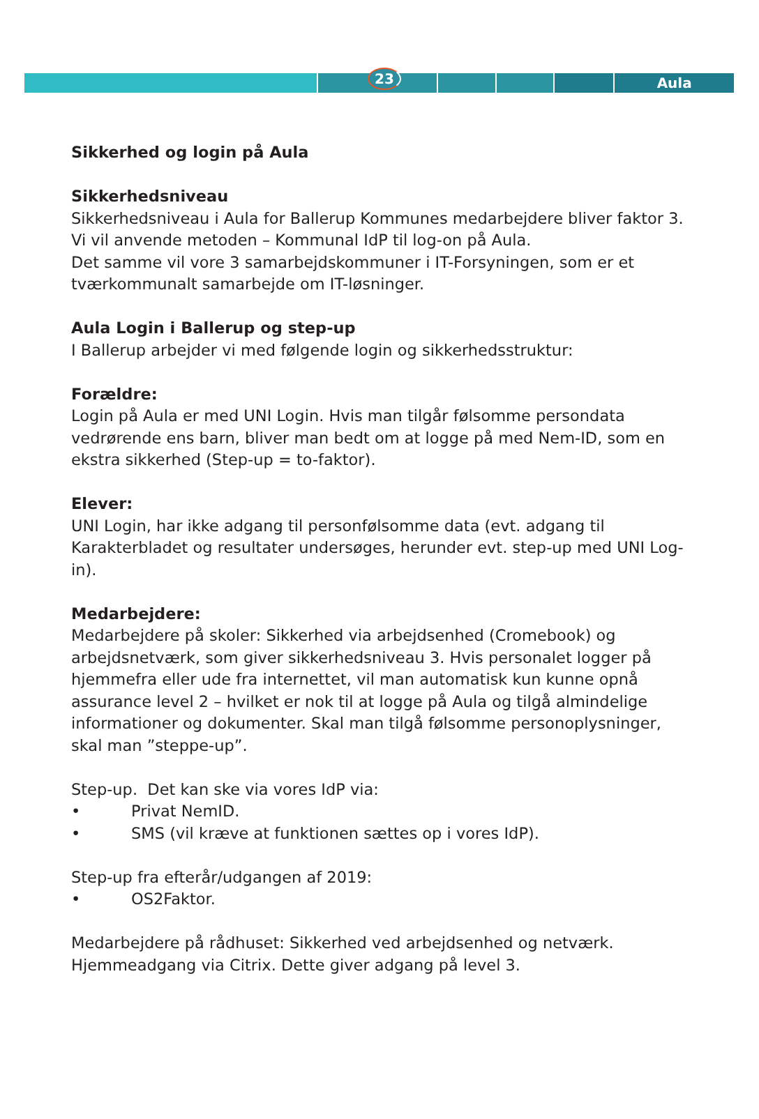Aula
23
Sikkerhed og login på Aula
Sikkerhedsniveau
Sikkerhedsniveau i Aula for Ballerup Kommunes medarbejdere bliver faktor 3.
Vi vil anvende metoden – Kommunal IdP til log-on på Aula.
Det samme vil vore 3 samarbejdskommuner i IT-Forsyningen, som er et tværkommunalt samarbejde om IT-løsninger.
Aula Login i Ballerup og step-up
I Ballerup arbejder vi med følgende login og sikkerhedsstruktur:
Forældre:
Login på Aula er med UNI Login. Hvis man tilgår følsomme persondata vedrørende ens barn, bliver man bedt om at logge på med Nem-ID, som en ekstra sikkerhed (Step-up = to-faktor).
Elever:
UNI Login, har ikke adgang til personfølsomme data (evt. adgang til Karakterbladet og resultater undersøges, herunder evt. step-up med UNI Log-in).
Medarbejdere:
Medarbejdere på skoler: Sikkerhed via arbejdsenhed (Cromebook) og arbejdsnetværk, som giver sikkerhedsniveau 3. Hvis personalet logger på hjemmefra eller ude fra internettet, vil man automatisk kun kunne opnå assurance level 2 – hvilket er nok til at logge på Aula og tilgå almindelige informationer og dokumenter. Skal man tilgå følsomme personoplysninger, skal man ”steppe-up”.
Step-up. Det kan ske via vores IdP via:
• Privat NemID.
• SMS (vil kræve at funktionen sættes op i vores IdP).
Step-up fra efterår/udgangen af 2019:
• OS2Faktor.
Medarbejdere på rådhuset: Sikkerhed ved arbejdsenhed og netværk. Hjemmeadgang via Citrix. Dette giver adgang på level 3.